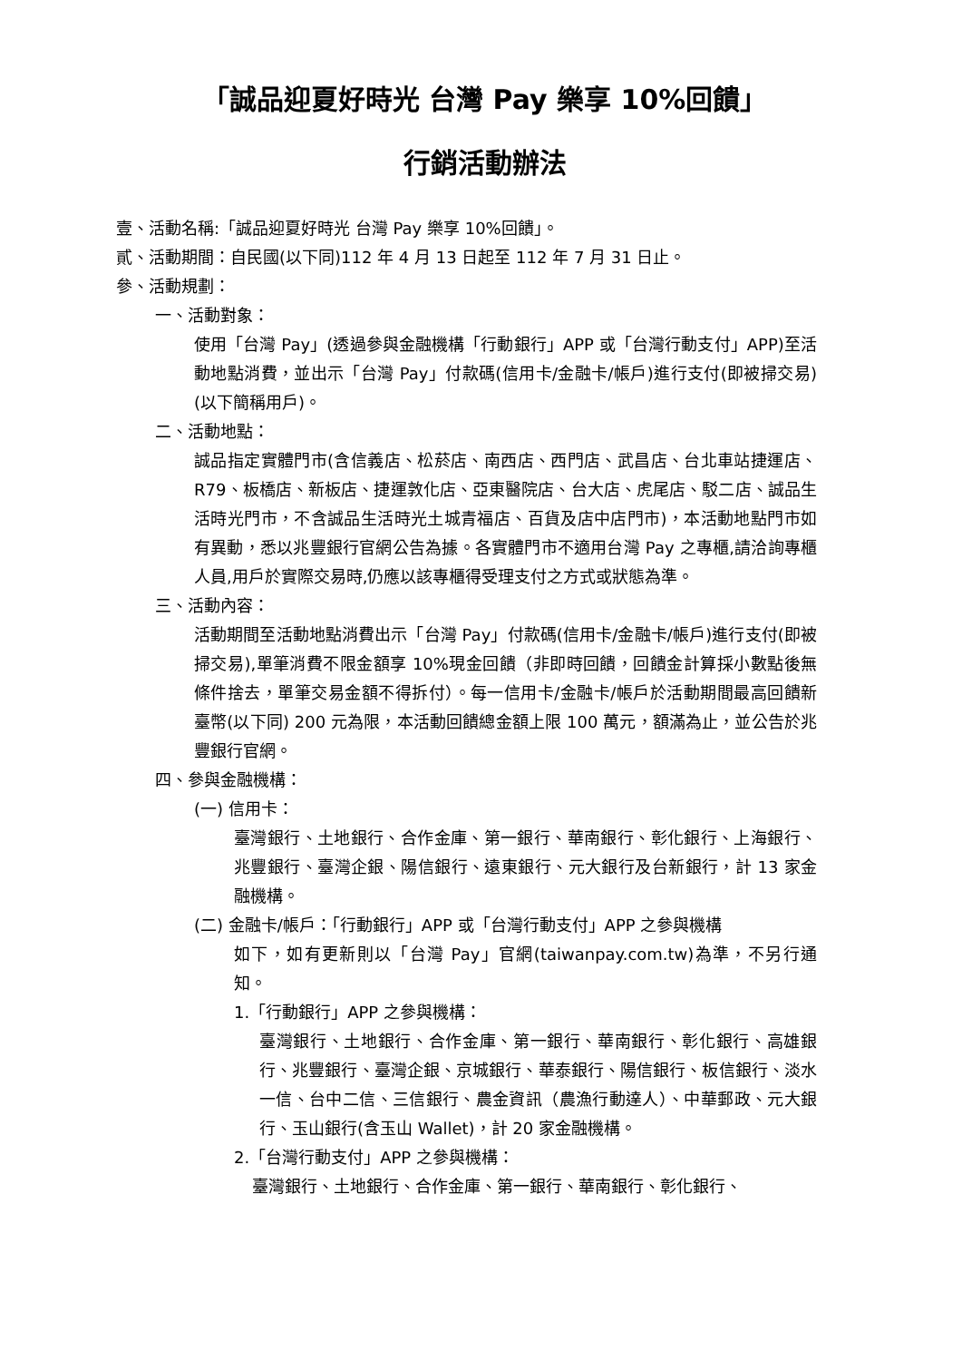「誠品迎夏好時光 台灣 Pay 樂享 10%回饋」
行銷活動辦法
壹、活動名稱:「誠品迎夏好時光 台灣 Pay 樂享 10%回饋」。
貳、活動期間：自民國(以下同)112 年 4 月 13 日起至 112 年 7 月 31 日止。
參、活動規劃：
一、活動對象：
使用「台灣 Pay」(透過參與金融機構「行動銀行」APP 或「台灣行動支付」APP)至活動地點消費，並出示「台灣 Pay」付款碼(信用卡/金融卡/帳戶)進行支付(即被掃交易)(以下簡稱用戶)。
二、活動地點：
誠品指定實體門市(含信義店、松菸店、南西店、西門店、武昌店、台北車站捷運店、R79、板橋店、新板店、捷運敦化店、亞東醫院店、台大店、虎尾店、駁二店、誠品生活時光門市，不含誠品生活時光土城青福店、百貨及店中店門市)，本活動地點門市如有異動，悉以兆豐銀行官網公告為據。各實體門市不適用台灣 Pay 之專櫃,請洽詢專櫃人員,用戶於實際交易時,仍應以該專櫃得受理支付之方式或狀態為準。
三、活動內容：
活動期間至活動地點消費出示「台灣 Pay」付款碼(信用卡/金融卡/帳戶)進行支付(即被掃交易),單筆消費不限金額享 10%現金回饋（非即時回饋，回饋金計算採小數點後無條件捨去，單筆交易金額不得拆付）。每一信用卡/金融卡/帳戶於活動期間最高回饋新臺幣(以下同) 200 元為限，本活動回饋總金額上限 100 萬元，額滿為止，並公告於兆豐銀行官網。
四、參與金融機構：
(一) 信用卡：
臺灣銀行、土地銀行、合作金庫、第一銀行、華南銀行、彰化銀行、上海銀行、兆豐銀行、臺灣企銀、陽信銀行、遠東銀行、元大銀行及台新銀行，計 13 家金融機構。
(二) 金融卡/帳戶：「行動銀行」APP 或「台灣行動支付」APP 之參與機構
如下，如有更新則以「台灣 Pay」官網(taiwanpay.com.tw)為準，不另行通知。
1.「行動銀行」APP 之參與機構：
臺灣銀行、土地銀行、合作金庫、第一銀行、華南銀行、彰化銀行、高雄銀行、兆豐銀行、臺灣企銀、京城銀行、華泰銀行、陽信銀行、板信銀行、淡水一信、台中二信、三信銀行、農金資訊（農漁行動達人）、中華郵政、元大銀行、玉山銀行(含玉山 Wallet)，計 20 家金融機構。
2.「台灣行動支付」APP 之參與機構：
臺灣銀行、土地銀行、合作金庫、第一銀行、華南銀行、彰化銀行、